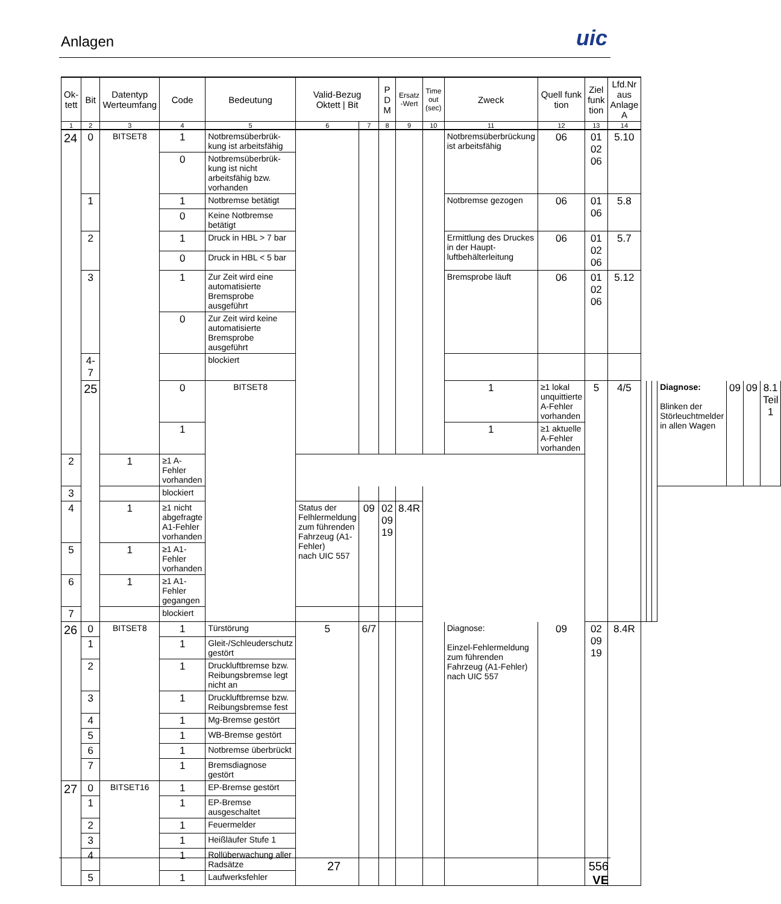Anlagen
uic
| Ok- tett | Bit | Datentyp Werteumfang | Code | Bedeutung | Valid-Bezug Oktett / Bit | | P D M | Ersatz -Wert | Time out (sec) | Zweck | Quell funk tion | Ziel funk tion | Lfd.Nr aus Anlage A | | | | | | | |
| --- | --- | --- | --- | --- | --- | --- | --- | --- | --- | --- | --- | --- | --- | --- | --- | --- | --- | --- | --- | --- |
| 1 | 2 | 3 | 4 | 5 | 6 | 7 | 8 | 9 | 10 | 11 | 12 | 13 | 14 | | | | | | | |
| 24 | 0 | BITSET8 | 1 | Notbremsüberbrük-kung ist arbeitsfähig | | | | | | Notbremsüberbrückung ist arbeitsfähig | 06 | 01 02 06 | 5.10 | | | | | | | |
| | | | 0 | Notbremsüberbrük-kung ist nicht arbeitsfähig bzw. vorhanden | | | | | | | | | | | | | | | | |
| | 1 | | 1 | Notbremse betätigt | | | | | | Notbremse gezogen | 06 | 01 06 | 5.8 | | | | | | | |
| | | | 0 | Keine Notbremse betätigt | | | | | | | | | | | | | | | | |
| | 2 | | 1 | Druck in HBL > 7 bar | | | | | | Ermittlung des Druckes in der Haupt-luftbehälterleitung | 06 | 01 02 06 | 5.7 | | | | | | | |
| | | | 0 | Druck in HBL < 5 bar | | | | | | | | | | | | | | | | |
| | 3 | | 1 | Zur Zeit wird eine automatisierte Bremsprobe ausgeführt | | | | | | Bremsprobe läuft | 06 | 01 02 06 | 5.12 | | | | | | | |
| | | | 0 | Zur Zeit wird keine automatisierte Bremsprobe ausgeführt | | | | | | | | | | | | | | | | |
| | 4-7 | | | blockiert | | | | | | | | | | | | | | | | |
| | 25 | | 0 | BITSET8 | | | | | | 1 | ≥1 lokal unquittierte A-Fehler vorhanden | 5 | 4/5 | | | | Diagnose: Blinken der Störleuchtmelder in allen Wagen | 09 | 09 | 8.1 Teil 1 |
| | | | 1 | | | | | | | 1 | ≥1 aktuelle A-Fehler vorhanden | | | | | | | | | |
| 2 | | 1 | ≥1 A-Fehler vorhanden | | | | | | | | | | | | | | | | | |
| 3 | | | blockiert | | | | | | | | | | | | | | | | | |
| 4 | | 1 | ≥1 nicht abgefragte A1-Fehler vorhanden | | Status der Felhlermeldung zum führenden Fahrzeug (A1-Fehler) nach UIC 557 | 09 | 02 09 19 | 8.4R | | | | | | | | | | | | |
| 5 | | 1 | ≥1 A1-Fehler vorhanden | | | | | | | | | | | | | | | | | |
| 6 | | 1 | ≥1 A1-Fehler gegangen | | | | | | | | | | | | | | | | | |
| 7 | | | blockiert | | | | | | | | | | | | | | | | | |
| 26 | 0 | BITSET8 | 1 | Türstörung | 5 | 6/7 | | | | Diagnose: Einzel-Fehlermeldung zum führenden Fahrzeug (A1-Fehler) nach UIC 557 | 09 | 02 09 19 | 8.4R | | | | | | | |
| | 1 | | 1 | Gleit-/Schleuderschutz gestört | | | | | | | | | | | | | | | | |
| | 2 | | 1 | Druckluftbremse bzw. Reibungsbremse legt nicht an | | | | | | | | | | | | | | | | |
| | 3 | | 1 | Druckluftbremse bzw. Reibungsbremse fest | | | | | | | | | | | | | | | | |
| | 4 | | 1 | Mg-Bremse gestört | | | | | | | | | | | | | | | | |
| | 5 | | 1 | WB-Bremse gestört | | | | | | | | | | | | | | | | |
| | 6 | | 1 | Notbremse überbrückt | | | | | | | | | | | | | | | | |
| | 7 | | 1 | Bremsdiagnose gestört | | | | | | | | | | | | | | | | |
| 27 | 0 | BITSET16 | 1 | EP-Bremse gestört | | | | | | | | | | | | | | | | |
| | 1 | | 1 | EP-Bremse ausgeschaltet | | | | | | | | | | | | | | | | |
| | 2 | | 1 | Feuermelder | | | | | | | | | | | | | | | | |
| | 3 | | 1 | Heißläufer Stufe 1 | | | | | | | | | | | | | | | | |
| | 4 | | 1 | Rollüberwachung aller Radsätze | | | | | | | | | | | | | | | | |
| | 5 | | 1 | Laufwerksfehler | | | | | | | | | | | | | | | | |
27 556
VE